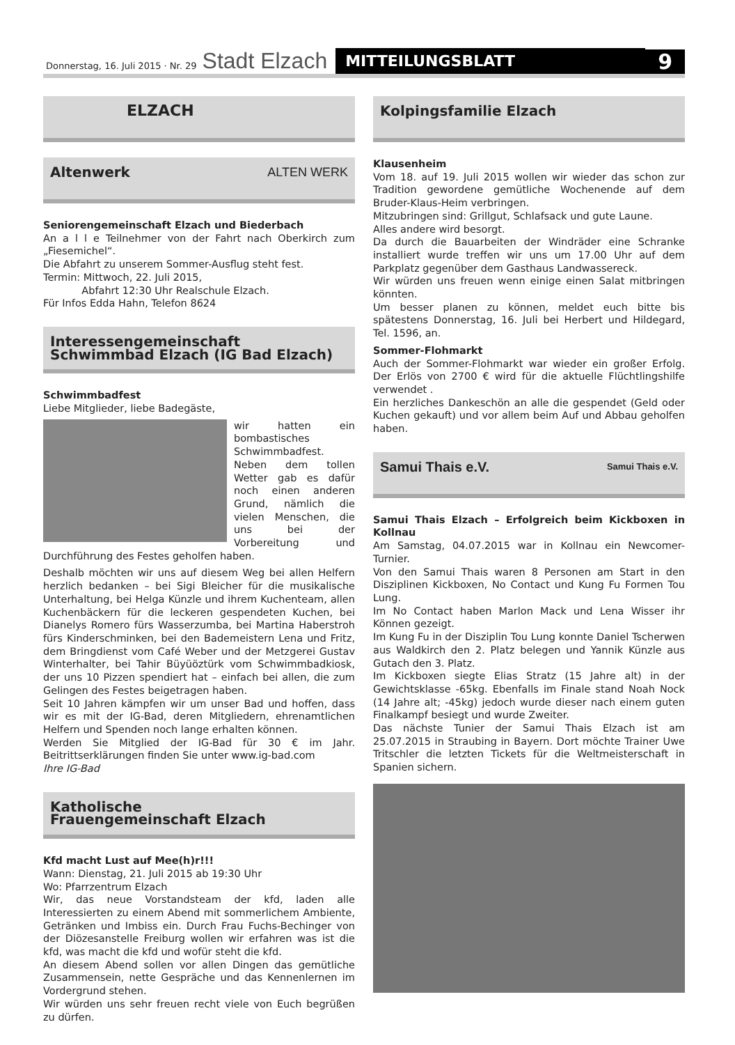Donnerstag, 16. Juli 2015 · Nr. 29 Stadt Elzach MITTEILUNGSBLATT 9
ELZACH
Altenwerk ALTEN WERK
Seniorengemeinschaft Elzach und Biederbach
An a l l e Teilnehmer von der Fahrt nach Oberkirch zum „Fiesemichel“.
Die Abfahrt zu unserem Sommer-Ausflug steht fest.
Termin: Mittwoch, 22. Juli 2015,
Abfahrt 12:30 Uhr Realschule Elzach.
Für Infos Edda Hahn, Telefon 8624
Interessengemeinschaft
Schwimmbad Elzach (IG Bad Elzach)
Schwimmbadfest
Liebe Mitglieder, liebe Badegäste,
wir hatten ein bombastisches Schwimmbadfest. Neben dem tollen Wetter gab es dafür noch einen anderen Grund, nämlich die vielen Menschen, die uns bei der Vorbereitung und Durchführung des Festes geholfen haben.
Deshalb möchten wir uns auf diesem Weg bei allen Helfern herzlich bedanken – bei Sigi Bleicher für die musikalische Unterhaltung, bei Helga Künzle und ihrem Kuchenteam, allen Kuchenbäckern für die leckeren gespendeten Kuchen, bei Dianelys Romero fürs Wasserzumba, bei Martina Haberstroh fürs Kinderschminken, bei den Bademeistern Lena und Fritz, dem Bringdienst vom Café Weber und der Metzgerei Gustav Winterhalter, bei Tahir Büyüöztürk vom Schwimmbadkiosk, der uns 10 Pizzen spendiert hat – einfach bei allen, die zum Gelingen des Festes beigetragen haben.
Seit 10 Jahren kämpfen wir um unser Bad und hoffen, dass wir es mit der IG-Bad, deren Mitgliedern, ehrenamtlichen Helfern und Spenden noch lange erhalten können.
Werden Sie Mitglied der IG-Bad für 30 € im Jahr. Beitrittserklärungen finden Sie unter www.ig-bad.com
Ihre IG-Bad
Katholische
Frauengemeinschaft Elzach
Kfd macht Lust auf Mee(h)r!!!
Wann: Dienstag, 21. Juli 2015 ab 19:30 Uhr
Wo: Pfarrzentrum Elzach
Wir, das neue Vorstandsteam der kfd, laden alle Interessierten zu einem Abend mit sommerlichem Ambiente, Getränken und Imbiss ein. Durch Frau Fuchs-Bechinger von der Diözesanstelle Freiburg wollen wir erfahren was ist die kfd, was macht die kfd und wofür steht die kfd.
An diesem Abend sollen vor allen Dingen das gemütliche Zusammensein, nette Gespräche und das Kennenlernen im Vordergrund stehen.
Wir würden uns sehr freuen recht viele von Euch begrüßen zu dürfen.
Kolpingsfamilie Elzach
Klausenheim
Vom 18. auf 19. Juli 2015 wollen wir wieder das schon zur Tradition gewordene gemütliche Wochenende auf dem Bruder-Klaus-Heim verbringen.
Mitzubringen sind: Grillgut, Schlafsack und gute Laune.
Alles andere wird besorgt.
Da durch die Bauarbeiten der Windräder eine Schranke installiert wurde treffen wir uns um 17.00 Uhr auf dem Parkplatz gegenüber dem Gasthaus Landwassereck.
Wir würden uns freuen wenn einige einen Salat mitbringen könnten.
Um besser planen zu können, meldet euch bitte bis spätestens Donnerstag, 16. Juli bei Herbert und Hildegard, Tel. 1596, an.
Sommer-Flohmarkt
Auch der Sommer-Flohmarkt war wieder ein großer Erfolg. Der Erlös von 2700 € wird für die aktuelle Flüchtlingshilfe verwendet .
Ein herzliches Dankeschön an alle die gespendet (Geld oder Kuchen gekauft) und vor allem beim Auf und Abbau geholfen haben.
Samui Thais e.V. Samui Thais e.V.
Samui Thais Elzach – Erfolgreich beim Kickboxen in Kollnau
Am Samstag, 04.07.2015 war in Kollnau ein Newcomer-Turnier.
Von den Samui Thais waren 8 Personen am Start in den Disziplinen Kickboxen, No Contact und Kung Fu Formen Tou Lung.
Im No Contact haben Marlon Mack und Lena Wisser ihr Können gezeigt.
Im Kung Fu in der Disziplin Tou Lung konnte Daniel Tscherwen aus Waldkirch den 2. Platz belegen und Yannik Künzle aus Gutach den 3. Platz.
Im Kickboxen siegte Elias Stratz (15 Jahre alt) in der Gewichtsklasse -65kg. Ebenfalls im Finale stand Noah Nock (14 Jahre alt; -45kg) jedoch wurde dieser nach einem guten Finalkampf besiegt und wurde Zweiter.
Das nächste Tunier der Samui Thais Elzach ist am 25.07.2015 in Straubing in Bayern. Dort möchte Trainer Uwe Tritschler die letzten Tickets für die Weltmeisterschaft in Spanien sichern.